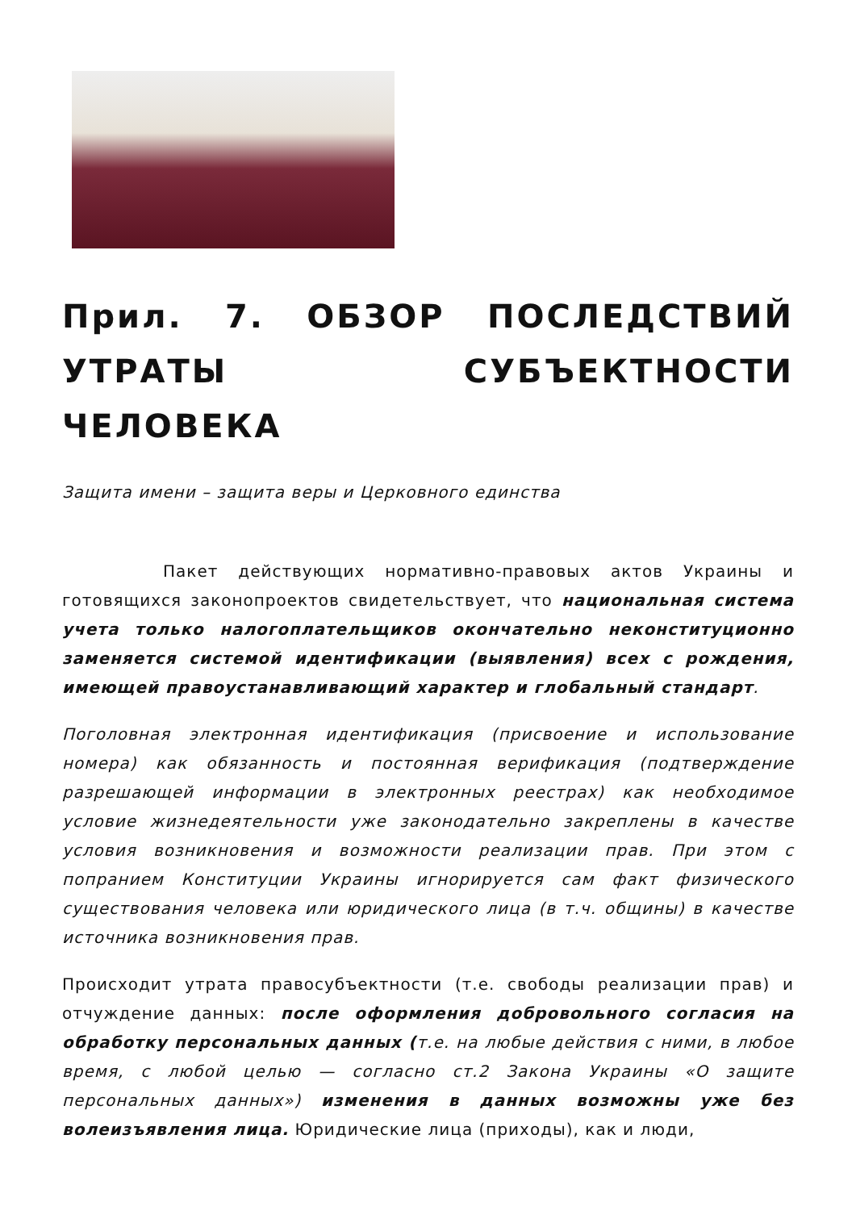Прил. 7. ОБЗОР ПОСЛЕДСТВИЙ УТРАТЫ СУБЪЕКТНОСТИ ЧЕЛОВЕКА
Защита имени – защита веры и Церковного единства
Пакет действующих нормативно-правовых актов Украины и готовящихся законопроектов свидетельствует, что национальная система учета только налогоплательщиков окончательно неконституционно заменяется системой идентификации (выявления) всех с рождения, имеющей правоустанавливающий характер и глобальный стандарт.
Поголовная электронная идентификация (присвоение и использование номера) как обязанность и постоянная верификация (подтверждение разрешающей информации в электронных реестрах) как необходимое условие жизнедеятельности уже законодательно закреплены в качестве условия возникновения и возможности реализации прав. При этом с попранием Конституции Украины игнорируется сам факт физического существования человека или юридического лица (в т.ч. общины) в качестве источника возникновения прав.
Происходит утрата правосубъектности (т.е. свободы реализации прав) и отчуждение данных: после оформления добровольного согласия на обработку персональных данных (т.е. на любые действия с ними, в любое время, с любой целью — согласно ст.2 Закона Украины «О защите персональных данных») изменения в данных возможны уже без волеизъявления лица. Юридические лица (приходы), как и люди,